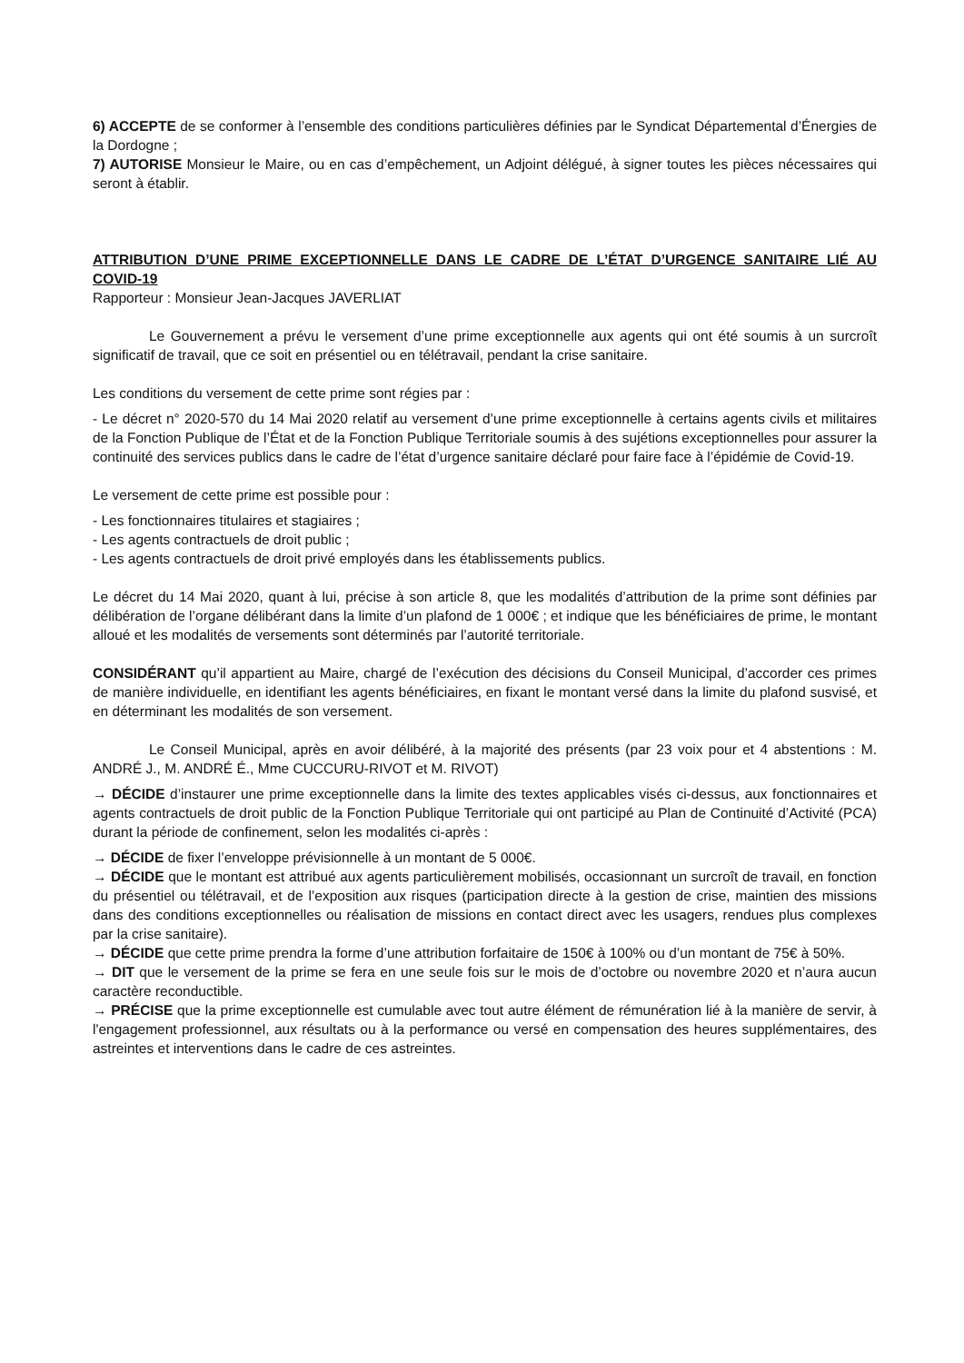6) ACCEPTE de se conformer à l’ensemble des conditions particulières définies par le Syndicat Départemental d’Énergies de la Dordogne ;
7) AUTORISE Monsieur le Maire, ou en cas d’empêchement, un Adjoint délégué, à signer toutes les pièces nécessaires qui seront à établir.
ATTRIBUTION D’UNE PRIME EXCEPTIONNELLE DANS LE CADRE DE L’ÉTAT D’URGENCE SANITAIRE LIÉ AU COVID-19
Rapporteur : Monsieur Jean-Jacques JAVERLIAT
Le Gouvernement a prévu le versement d’une prime exceptionnelle aux agents qui ont été soumis à un surcroît significatif de travail, que ce soit en présentiel ou en télétravail, pendant la crise sanitaire.
Les conditions du versement de cette prime sont régies par :
- Le décret n° 2020-570 du 14 Mai 2020 relatif au versement d’une prime exceptionnelle à certains agents civils et militaires de la Fonction Publique de l’État et de la Fonction Publique Territoriale soumis à des sujétions exceptionnelles pour assurer la continuité des services publics dans le cadre de l’état d’urgence sanitaire déclaré pour faire face à l’épidémie de Covid-19.
Le versement de cette prime est possible pour :
- Les fonctionnaires titulaires et stagiaires ;
- Les agents contractuels de droit public ;
- Les agents contractuels de droit privé employés dans les établissements publics.
Le décret du 14 Mai 2020, quant à lui, précise à son article 8, que les modalités d’attribution de la prime sont définies par délibération de l’organe délibérant dans la limite d’un plafond de 1 000€ ; et indique que les bénéficiaires de prime, le montant alloué et les modalités de versements sont déterminés par l’autorité territoriale.
CONSIDÉRANT qu’il appartient au Maire, chargé de l’exécution des décisions du Conseil Municipal, d’accorder ces primes de manière individuelle, en identifiant les agents bénéficiaires, en fixant le montant versé dans la limite du plafond susvisé, et en déterminant les modalités de son versement.
Le Conseil Municipal, après en avoir délibéré, à la majorité des présents (par 23 voix pour et 4 abstentions : M. ANDRÉ J., M. ANDRÉ É., Mme CUCCURU-RIVOT et M. RIVOT)
→ DÉCIDE d’instaurer une prime exceptionnelle dans la limite des textes applicables visés ci-dessus, aux fonctionnaires et agents contractuels de droit public de la Fonction Publique Territoriale qui ont participé au Plan de Continuité d’Activité (PCA) durant la période de confinement, selon les modalités ci-après :
→ DÉCIDE de fixer l’enveloppe prévisionnelle à un montant de 5 000€.
→ DÉCIDE que le montant est attribué aux agents particulièrement mobilisés, occasionnant un surcroît de travail, en fonction du présentiel ou télétravail, et de l’exposition aux risques (participation directe à la gestion de crise, maintien des missions dans des conditions exceptionnelles ou réalisation de missions en contact direct avec les usagers, rendues plus complexes par la crise sanitaire).
→ DÉCIDE que cette prime prendra la forme d’une attribution forfaitaire de 150€ à 100% ou d’un montant de 75€ à 50%.
→ DIT que le versement de la prime se fera en une seule fois sur le mois de d’octobre ou novembre 2020 et n’aura aucun caractère reconductible.
→ PRÉCISE que la prime exceptionnelle est cumulable avec tout autre élément de rémunération lié à la manière de servir, à l'engagement professionnel, aux résultats ou à la performance ou versé en compensation des heures supplémentaires, des astreintes et interventions dans le cadre de ces astreintes.